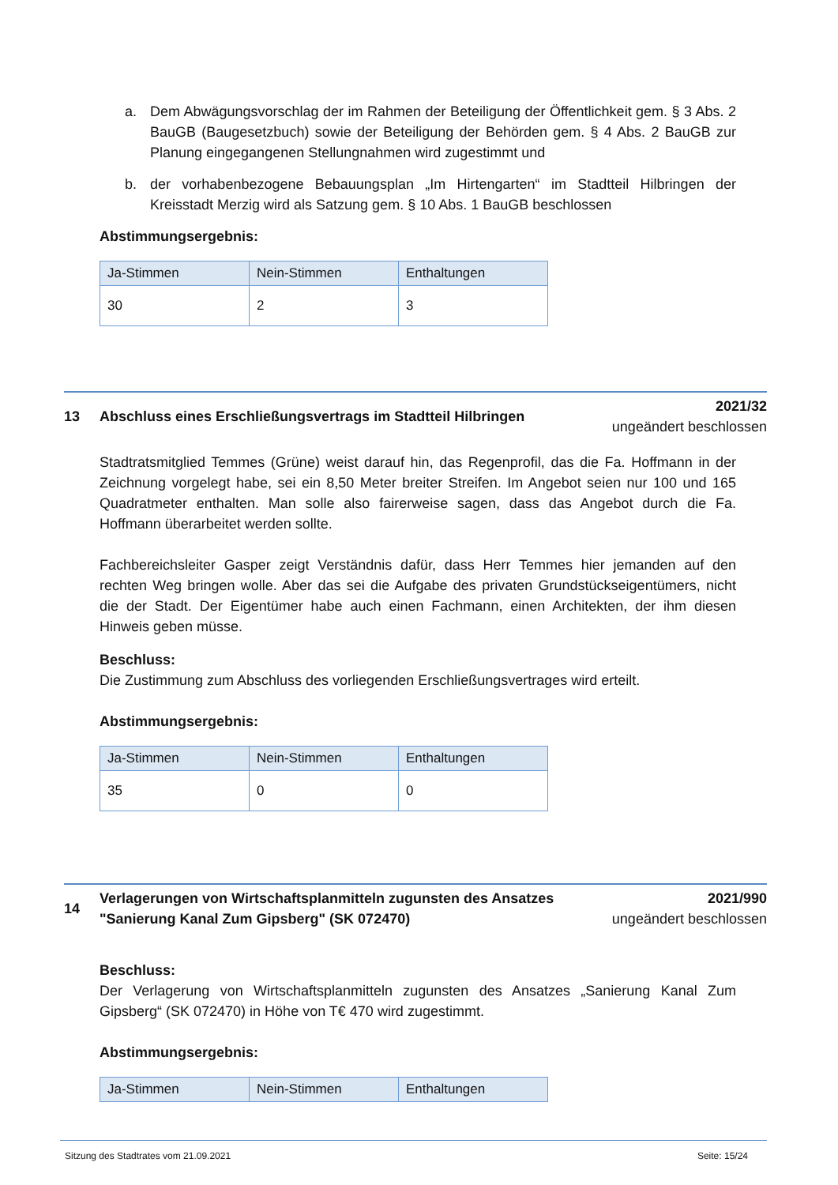a. Dem Abwägungsvorschlag der im Rahmen der Beteiligung der Öffentlichkeit gem. § 3 Abs. 2 BauGB (Baugesetzbuch) sowie der Beteiligung der Behörden gem. § 4 Abs. 2 BauGB zur Planung eingegangenen Stellungnahmen wird zugestimmt und
b. der vorhabenbezogene Bebauungsplan „Im Hirtengarten“ im Stadtteil Hilbringen der Kreisstadt Merzig wird als Satzung gem. § 10 Abs. 1 BauGB beschlossen
Abstimmungsergebnis:
| Ja-Stimmen | Nein-Stimmen | Enthaltungen |
| --- | --- | --- |
| 30 | 2 | 3 |
13 Abschluss eines Erschließungsvertrags im Stadtteil Hilbringen
2021/32
ungeändert beschlossen
Stadtratsmitglied Temmes (Grüne) weist darauf hin, das Regenprofil, das die Fa. Hoffmann in der Zeichnung vorgelegt habe, sei ein 8,50 Meter breiter Streifen. Im Angebot seien nur 100 und 165 Quadratmeter enthalten. Man solle also fairerweise sagen, dass das Angebot durch die Fa. Hoffmann überarbeitet werden sollte.
Fachbereichsleiter Gasper zeigt Verständnis dafür, dass Herr Temmes hier jemanden auf den rechten Weg bringen wolle. Aber das sei die Aufgabe des privaten Grundstückseigentümers, nicht die der Stadt. Der Eigentümer habe auch einen Fachmann, einen Architekten, der ihm diesen Hinweis geben müsse.
Beschluss:
Die Zustimmung zum Abschluss des vorliegenden Erschließungsvertrages wird erteilt.
Abstimmungsergebnis:
| Ja-Stimmen | Nein-Stimmen | Enthaltungen |
| --- | --- | --- |
| 35 | 0 | 0 |
14 Verlagerungen von Wirtschaftsplanmitteln zugunsten des Ansatzes "Sanierung Kanal Zum Gipsberg" (SK 072470)
2021/990
ungeändert beschlossen
Beschluss:
Der Verlagerung von Wirtschaftsplanmitteln zugunsten des Ansatzes „Sanierung Kanal Zum Gipsberg“ (SK 072470) in Höhe von T€ 470 wird zugestimmt.
Abstimmungsergebnis:
| Ja-Stimmen | Nein-Stimmen | Enthaltungen |
| --- | --- | --- |
Sitzung des Stadtrates vom 21.09.2021 Seite: 15/24